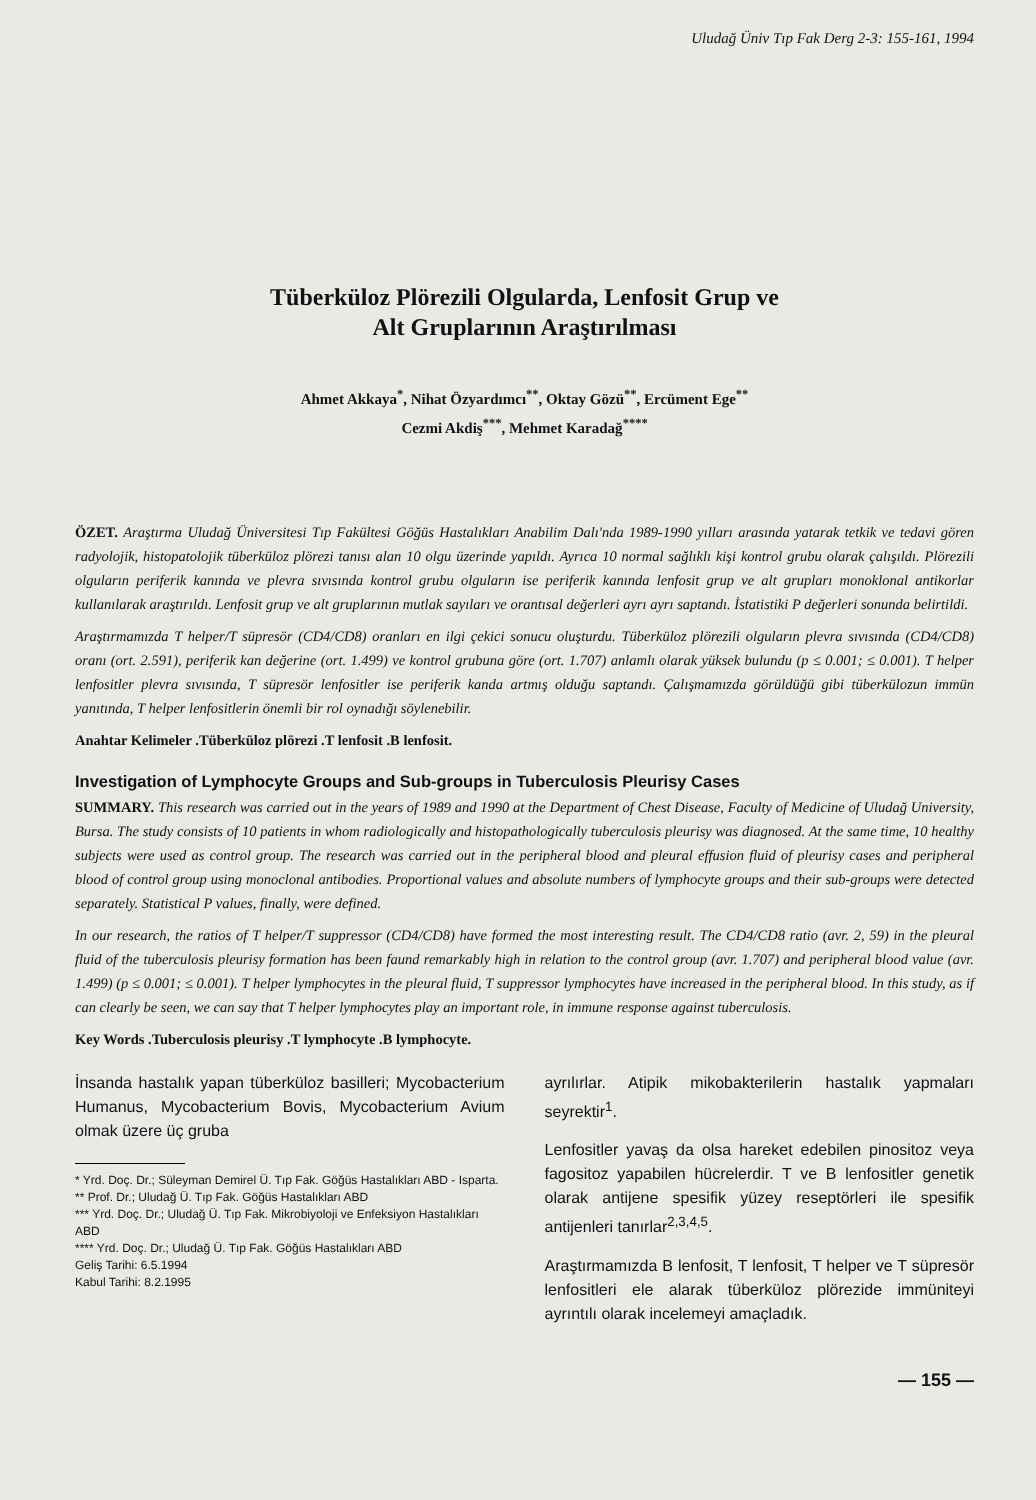Uludağ Üniv Tıp Fak Derg 2-3: 155-161, 1994
Tüberküloz Plörezili Olgularda, Lenfosit Grup ve
Alt Gruplarının Araştırılması
Ahmet Akkaya<sup>*</sup>, Nihat Özyardımcı<sup>**</sup>, Oktay Gözü<sup>**</sup>, Ercüment Ege<sup>**</sup>
Cezmi Akdiş<sup>***</sup>, Mehmet Karadağ<sup>****</sup>
ÖZET. Araştırma Uludağ Üniversitesi Tıp Fakültesi Göğüs Hastalıkları Anabilim Dalı'nda 1989-1990 yılları arasında yatarak tetkik ve tedavi gören radyolojik, histopatolojik tüberküloz plörezi tanısı alan 10 olgu üzerinde yapıldı. Ayrıca 10 normal sağlıklı kişi kontrol grubu olarak çalışıldı. Plörezili olguların periferik kanında ve plevra sıvısında kontrol grubu olguların ise periferik kanında lenfosit grup ve alt grupları monoklonal antikorlar kullanılarak araştırıldı. Lenfosit grup ve alt gruplarının mutlak sayıları ve orantısal değerleri ayrı ayrı saptandı. İstatistiki P değerleri sonunda belirtildi.
Araştırmamızda T helper/T süpresör (CD4/CD8) oranları en ilgi çekici sonucu oluşturdu. Tüberküloz plörezili olguların plevra sıvısında (CD4/CD8) oranı (ort. 2.591), periferik kan değerine (ort. 1.499) ve kontrol grubuna göre (ort. 1.707) anlamlı olarak yüksek bulundu (p ≤ 0.001; ≤ 0.001). T helper lenfositler plevra sıvısında, T süpresör lenfositler ise periferik kanda artmış olduğu saptandı. Çalışmamızda görüldüğü gibi tüberkülozun immün yanıtında, T helper lenfositlerin önemli bir rol oynadığı söylenebilir.
Anahtar Kelimeler .Tüberküloz plörezi .T lenfosit .B lenfosit.
Investigation of Lymphocyte Groups and Sub-groups in Tuberculosis Pleurisy Cases
SUMMARY. This research was carried out in the years of 1989 and 1990 at the Department of Chest Disease, Faculty of Medicine of Uludağ University, Bursa. The study consists of 10 patients in whom radiologically and histopathologically tuberculosis pleurisy was diagnosed. At the same time, 10 healthy subjects were used as control group. The research was carried out in the peripheral blood and pleural effusion fluid of pleurisy cases and peripheral blood of control group using monoclonal antibodies. Proportional values and absolute numbers of lymphocyte groups and their sub-groups were detected separately. Statistical P values, finally, were defined.
In our research, the ratios of T helper/T suppressor (CD4/CD8) have formed the most interesting result. The CD4/CD8 ratio (avr. 2, 59) in the pleural fluid of the tuberculosis pleurisy formation has been faund remarkably high in relation to the control group (avr. 1.707) and peripheral blood value (avr. 1.499) (p ≤ 0.001; ≤ 0.001). T helper lymphocytes in the pleural fluid, T suppressor lymphocytes have increased in the peripheral blood. In this study, as if can clearly be seen, we can say that T helper lymphocytes play an important role, in immune response against tuberculosis.
Key Words .Tuberculosis pleurisy .T lymphocyte .B lymphocyte.
İnsanda hastalık yapan tüberküloz basilleri; Mycobacterium Humanus, Mycobacterium Bovis, Mycobacterium Avium olmak üzere üç gruba
* Yrd. Doç. Dr.; Süleyman Demirel Ü. Tıp Fak. Göğüs Hastalıkları ABD - Isparta.
** Prof. Dr.; Uludağ Ü. Tıp Fak. Göğüs Hastalıkları ABD
*** Yrd. Doç. Dr.; Uludağ Ü. Tıp Fak. Mikrobiyoloji ve Enfeksiyon Hastalıkları ABD
**** Yrd. Doç. Dr.; Uludağ Ü. Tıp Fak. Göğüs Hastalıkları ABD
Geliş Tarihi: 6.5.1994
Kabul Tarihi: 8.2.1995
ayrılırlar. Atipik mikobakterilerin hastalık yapmaları seyrektir<sup>1</sup>.
Lenfositler yavaş da olsa hareket edebilen pinositoz veya fagositoz yapabilen hücrelerdir. T ve B lenfositler genetik olarak antijene spesifik yüzey reseptörleri ile spesifik antijenleri tanırlar<sup>2,3,4,5</sup>.
Araştırmamızda B lenfosit, T lenfosit, T helper ve T süpresör lenfositleri ele alarak tüberküloz plörezide immüniteyi ayrıntılı olarak incelemeyi amaçladık.
— 155 —